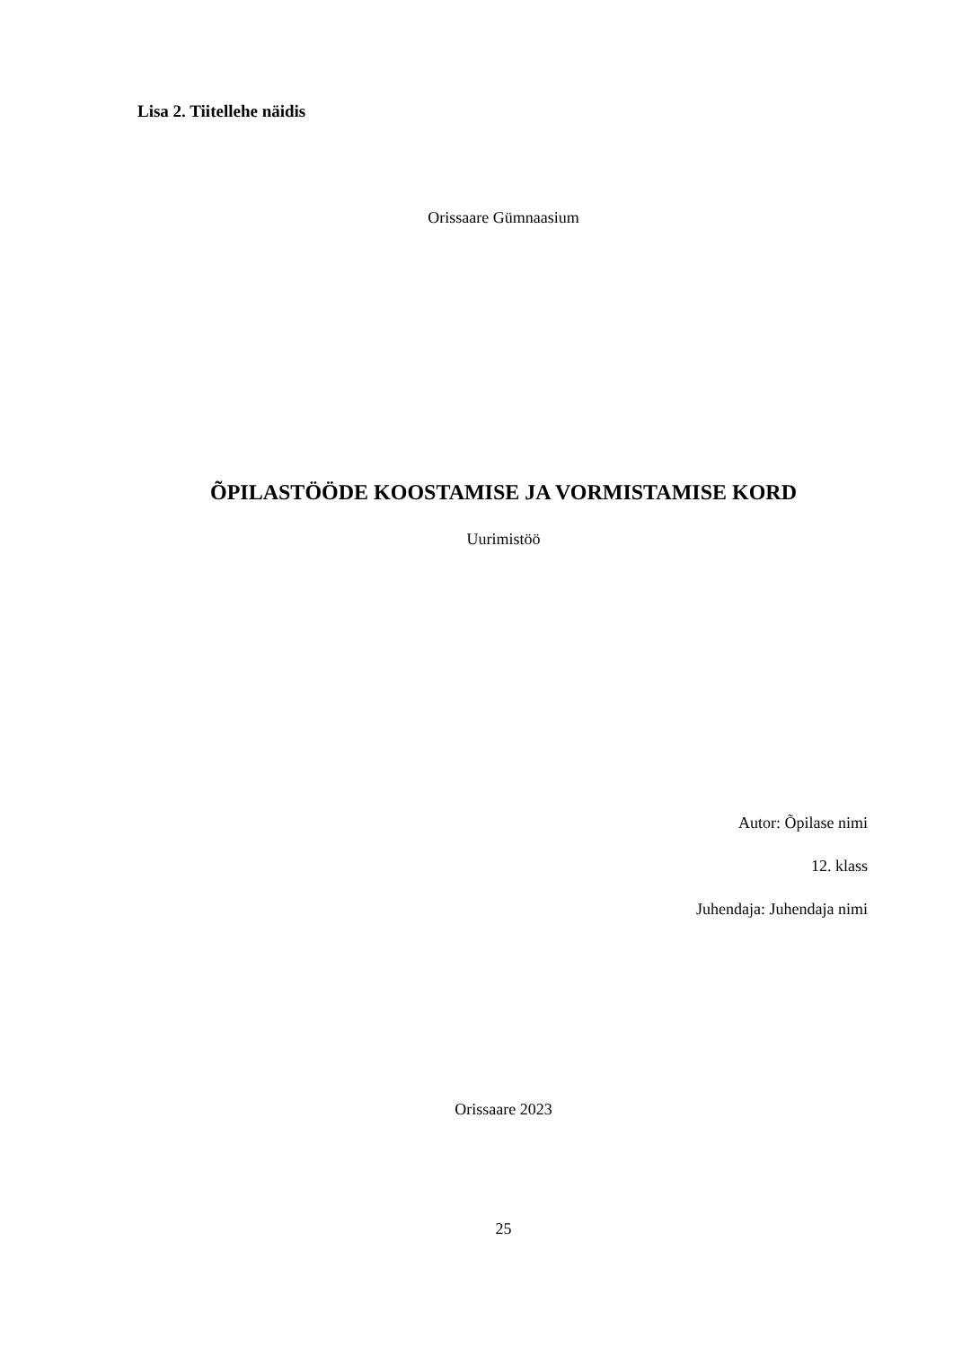Lisa 2. Tiitellehe näidis
Orissaare Gümnaasium
ÕPILASTÖÖDE KOOSTAMISE JA VORMISTAMISE KORD
Uurimistöö
Autor: Õpilase nimi
12. klass
Juhendaja: Juhendaja nimi
Orissaare 2023
25